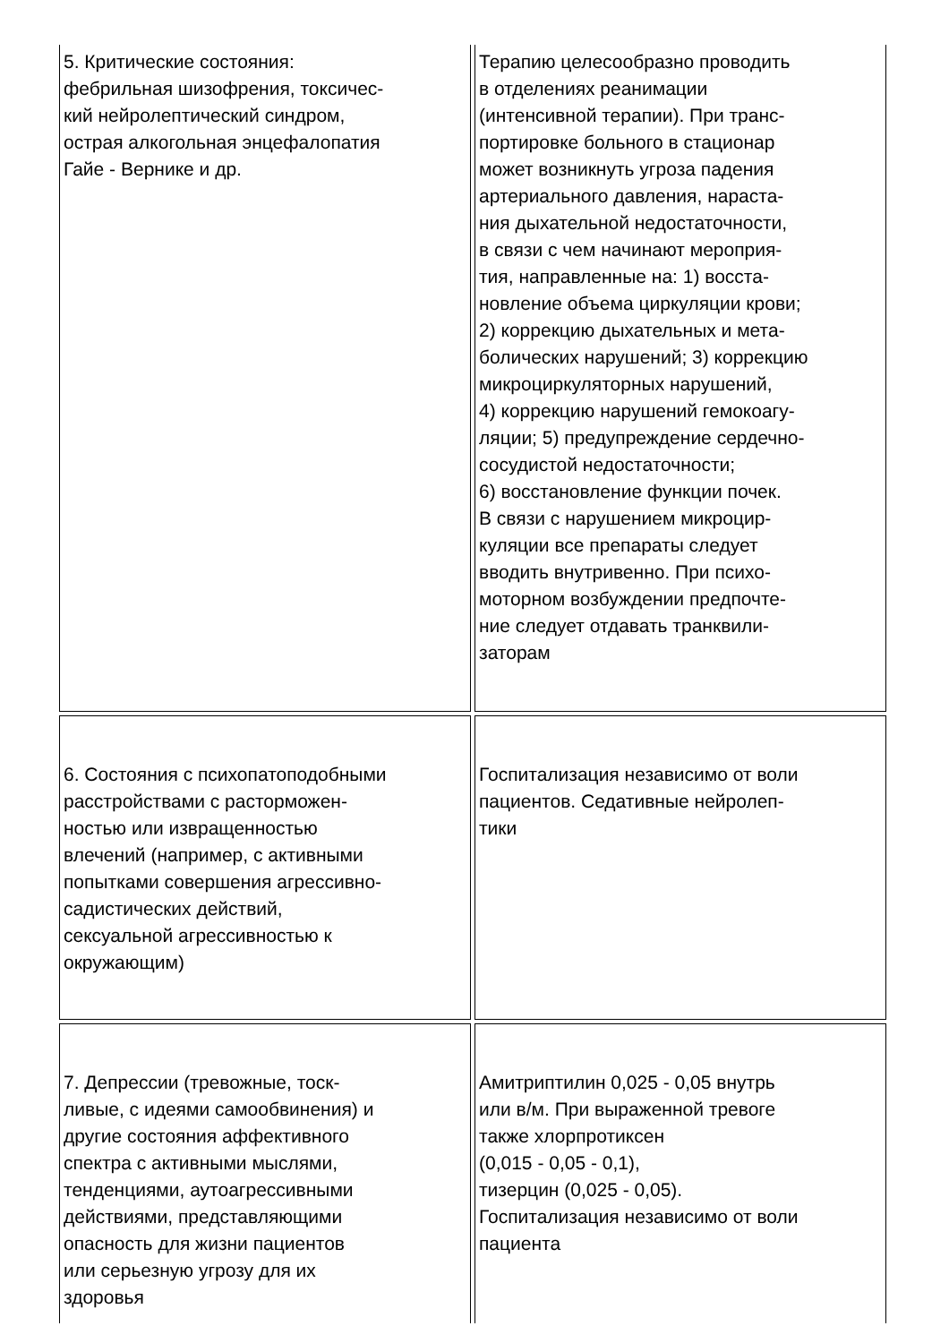| 5. Критические состояния: фебрильная шизофрения, токсичес- кий нейролептический синдром, острая алкогольная энцефалопатия Гайе - Вернике и др. | Терапию целесообразно проводить в отделениях реанимации (интенсивной терапии). При транс- портировке больного в стационар может возникнуть угроза падения артериального давления, нараста- ния дыхательной недостаточности, в связи с чем начинают мероприя- тия, направленные на: 1) восста- новление объема циркуляции крови; 2) коррекцию дыхательных и мета- болических нарушений; 3) коррекцию микроциркуляторных нарушений, 4) коррекцию нарушений гемокоагу- ляции; 5) предупреждение сердечно- сосудистой недостаточности; 6) восстановление функции почек. В связи с нарушением микроцир- куляции все препараты следует вводить внутривенно. При психо- моторном возбуждении предпочте- ние следует отдавать транквили- заторам |
| 6. Состояния с психопатоподобными расстройствами с расторможен- ностью или извращенностью влечений (например, с активными попытками совершения агрессивно- садистических действий, сексуальной агрессивностью к окружающим) | Госпитализация независимо от воли пациентов. Седативные нейролеп- тики |
| 7. Депрессии (тревожные, тоск- ливые, с идеями самообвинения) и другие состояния аффективного спектра с активными мыслями, тенденциями, аутоагрессивными действиями, представляющими опасность для жизни пациентов или серьезную угрозу для их здоровья | Амитриптилин 0,025 - 0,05 внутрь или в/м. При выраженной тревоге также хлорпротиксен (0,015 - 0,05 - 0,1), тизерцин (0,025 - 0,05). Госпитализация независимо от воли пациента |